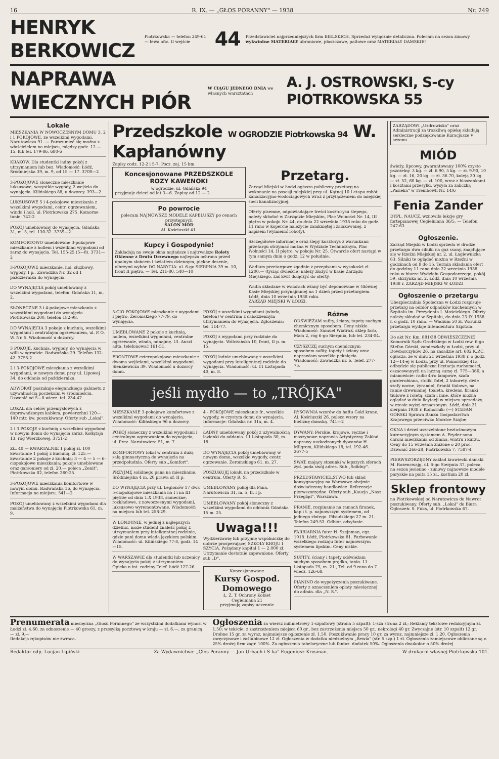16 R. IX. — „GŁOS PORANNY" — 1938 Nr. 249
HENRYK BERKOWICZ Piotrkowska — telefon 249-61 — lewa ofic. II wejście 44 Przedstawiciel najprzedniejszych firm BIELSKICH. Sprzedaż wyłącznie detaliczna. Polecam na sezon zimowy wykwintne MATERIAŁY ubraniowe, płaszczowe, paltowe oraz MATERIAŁY DAMSKIE!
NAPRAWA WIECZNYCH PIÓR W CIĄGU JEDNEGO DNIA we własnych warsztatach A. J. OSTROWSKI, S-cy PIOTRKOWSKA 55
Lokale
MIESZKANIA W NOWOCZESNYM DOMU 3, 2 i 1 POKOJOWE, ze wszelkimi wygodami. Narutowicza 91. — Porozumieć się można z właścicielem na miejscu, między godz. 12 — 15, lub tel. 179-86. 680-6
KRAKÓW. Dla studentki ładny pokój z utrzymaniem lub bez. Wiadomość: Łódź, Śródmiejska 39, m. 9, od 15 — 17. 3700—2
3-POKOJOWE słoneczne mieszkanie luksusowe, wszystkie wygody, 2 wejścia do wynajęcia. Kilińskiego 88, u dozorcy. 393—2
LUKSUSOWE 5 i 4-pokojowe mieszkania z wszelkimi wygodami, centr. ogrzewaniem, winda i holl. ul. Piotrkowska 275. Komorne tanie. 742-2
POKÓJ umeblowany do wynajęcia. Gdańska 31, m. 5, tel. 130-32. 3739—2
KOMFORTOWO umeblowane 3-pokojowe mieszkanie z hollem i wszelkimi wygodami od zaraz do wynajęcia. Tel. 155-25 (5—8). 3731—2
3-POKOJOWE mieszkanie, hol, służbowy, wygody, I p., Zawadzka Nr. 32 od 1 października do wynajęcia.
DO WYNAJĘCIA pokój umeblowany z wszelkimi wygodami, telefon. Gdańska 11, m. 2.
SŁONECZNE 3 i 4-pokojowe mieszkania z wszystkimi wygodami do wynajęcia Piotrkowska 200, telefon 182-98.
DO WYNAJĘCIA 3 pokoje z kuchnią, wszelkimi wygodami i centralnym ogrzewaniem, ul. P. O. W. Nr. 5. Wiadomość u dozorcy.
3 POKOJE, kuchnia, wygody, do wynajęcia w willi w ogrodzie. Radwańska 29. Telefon 132-42. 3755-2
2 i 3-POKOJOWE mieszkania z wszelkimi wygodami, w nowym domu przy ul. Lipowej 34, do oddania od października.
ADWOKAT poszukuje eleganckiego gabinetu z używalnością poczekalni w śródmieściu. Dzwonić od 5—8 wiecz. tel. 234-47.
LOKAL dla celów przemysłowych z doprowadzonym kablem, powierzchni 120—140 mtr. kw. poszukiwany. Oferty sub „Lokal".
2 i 3 POKOJE z kuchnią z wszelkimi wygodami w nowym domu do wynajęcia zaraz. Kołłątaja 13, róg Wierzbowej. 3751-2
ZŁ. 40.— KWARTALNIE 1 pokój zł. 100 kwartalnie 1 pokój z kuchnią; zł. 125.— kwartalnie 2 pokoje z kuchnią; 3 — 4 — 5 — 6-ciopokojowe mieszkania; pokoje umeblowane oraz garsoniery od zł. 20.— poleca „Zenit", Piotrkowska 82, telefon 260-25.
3-POKOJOWE mieszkania komfortowe w nowym domu. Radwańska 16, do wynajęcia. Informacja na miejscu. 541—2
POKÓJ umeblowany z wszelkimi wygodami dla małżeństwa do wynajęcia Piotrkowska 61, m. 9.
Przedszkole W OGRODZIE Piotrkowska 94 W. Kapłanówny
Zapisy codz. 12-2 i 5-7. Pocz. zaj. 15 bm.
Koncesjonowane PRZEDSZKOLE
ROZY KAWENOKI
w ogrodzie, ul. Gdańska 94
przyjmuje dzieci od lat 3—6. Zapisy od 12 — 2.
Po powrocie
polecam NAJNOWSZE MODELE KAPELUSZY po cenach przystępnych
SALON MÓD
Al. Kościuszki 41.
Kupcy i Gospodynie!
Zakładają na swoje okna najtańsze i najtrwalsze Rolety Okienne z Drutu Drzewnego najlepsza ochrona przed upalnym słońcem i światłem dziennym, piękne desenie, olbrzymi wybór. DO NABYCIA: ul. 6-go SIERPNIA 39 m. 10, front II piętro. — Tel. 211-80. 540—10
Przetarg.
Zarząd Miejski w Łodzi ogłasza publiczny przetarg na wykonanie na posesji miejskiej przy ul. Kątnej 10 I etapu robót kanalizacyjno-wodociągowych wraz z przyłączeniem do miejskiej sieci kanalizacyjnej.
Oferty pisemne, odpowiadające treści kosztorysu ślepego, należy składać w Zarządzie Miejskim, Plac Wolności Nr. 14, III piętro w pokoju Nr. 44, do dnia 22 września 1938 roku do godz. 11 rano w kopercie należycie zamkniętej i zalakowanej, z napisem (wymienić roboty).
Szczegółowe informacje oraz ślepy kosztorys z warunkami przetargu otrzymać można w Wydziale Technicznym, Plac Wolności 14, II piętro, w pokoju Nr. 25. Otwarcie ofert nastąpi w tym samym dniu o godz. 12 w południe.
Wadium przetargowe zgodnie z przepisami w wysokości zł. 1200.— (tysiąc dwieście) należy złożyć w kasie Zarządu Miejskiego, zaś kwit dołączyć do oferty.
Wadia składane w walorach winny być deponowane w Głównej Kasie Miejskiej przynajmniej na 1 dzień przed przetargiem.
Łódź, dnia 10 września 1938 roku.
ZARZĄD MIEJSKI W ŁODZI.
5-CIO POKOJOWE mieszkanie z wygodami I piętro, Żeromskiego 77-79, do wynajęcia.
UMEBLOWANE 2 pokoje z kuchnią, hollem, wszelkimi wygodami, centralne ogrzewanie, winda, odnajmę. Ul. Anszt adta, telefonować 161-51.
FRONTOWE czteropokojowe mieszkanie z dwoma wejściami, wszelkimi wygodami. Sienkiewicza 39. Wiadomość u dozorcy domu.
POKÓJ z wszelkimi wygodami (winda, telefon) w centrum z całodziennym utrzymaniem do wynajęcia. Zgłoszenia: tel. 114-77.
POKÓJ z wygodami przy rodzinie do wynajęcia. Wólczańska 10, front, II p. m. 15.
POKÓJ ładnie umeblowany z wszelkimi wygodami przy inteligentnej rodzinie do wynajęcia. Wiadomość: ul. 11 Listopada 40, m. 8.
Różne
ODŚWIEŻAM sufity, ściany, tapety suchym chemicznym sposobem. Ceny niskie. Wiadomość: Samuel Wiatrak, sklep farb, Mała 2, róg 6-go Sierpnia, lub tel. 234-04.
CZYSZCZĘ suchym chemicznym sposobem sufity, tapety i ściany oraz naprawiam wszelkie pęknięcia. Wiadomość: Zawadzka nr. 6. Telef. 277-75.
jeśli mydło — to „TRÓJKA"
MIESZKANIE 3-pokojowe komfortowe z wszelkimi wygodami do wynajęcia. Wiadomość: Kilińskiego 96 u dozorcy.
POKÓJ słoneczny z wszelkimi wygodami i centralnym ogrzewaniem do wynajęcia, ul. Prez. Narutowicza 51, m. 7.
KOMFORTOWY lokal w centrum z dużą salą gimnastyczną do wynajęcia na przedpołudnia. Oferty sub „Komfort".
PRZYJMĘ solidnego pana na mieszkanie. Śródmiejska 4 m. 20 prawa of. II p.
DO WYNAJĘCIA przy ul. Legionów 17 dwa 5-ciopokojowe mieszkania na I i na III piętrze od dnia 1.X 1938, słoneczne, rozkładowe, z nowoczesnymi wygodami, luksusowo wyremontowane. Wiadomość: na miejscu lub tel. 258-29.
W LONDYNIE, w jednej z najlepszych dzielnic, może student znaleźć pokój z utrzymaniem przy inteligentnej rodzinie, gdzie pani domu włada językiem polskim. Wiadomość: ul. Kilińskiego 77-8, godz. 14—15.
W WARSZAWIE dla studentki lub uczenicy do wynajęcia pokój z utrzymaniem. Opieka n int. rodziny Telef. Łódź 127-26.
4 - POKOJOWE mieszkanie fr., wszelkie wygody, w czystym domu do wynajęcia. Informacje: Gdańska nr. 31a, m. 4.
ŁADNY umeblowany pokój z używalnością łazienki do oddania. 11 Listopada 30, m. 18.
DO WYNAJĘCIA pokój umeblowany w nowym domu, wszelkie wygody, centr. ogrzewanie. Żeromskiego 61. m. 27.
POSZUKUJĘ lokalu na przedszkole w centrum. Oferty R. S.
UMEBLOWANY pokój dla Pana. Narutowicza 31, m. 5, fr. I p.
UMEBLOWANY pokój słoneczny z wszelkimi wygodami do oddania Gdańska 15 m. 25.
Uwaga!!!
Wydzierżawię lub przyjmę wspólniczkę do dobrze prosperującej SZKOŁY KROJU I SZYCIA. Pożądany kapitał 1 — 2.000 zł. Utrzymanie dostatnie zapewnione. Oferty sub „D".
Koncesjonowane
Kursy Gospod. Domowego
Ł. Ż. T. Ochrony Kobiet
Cegielniana 21
przyjmują zapisy uczennic
RYSOWNIA wzorów do haftu Gold krane, Al. Kościuszki 26, poleca wzory na bieliznę damską. 741—2
DYWANY: Perskie, krajowe, ręczne i maszynowe naprawia Artystyczny Zakład naprawy uszkodzonych dywanów H. Milgrom, Kilińskiego 18, tel. 192-46. 3677-5
SWAT, mający stosunki w lepszych sferach żyd. poda swój adres. Sub „Solidny".
PRZEDSTAWICIELSTWO lub skład konsygnacyjny na Warszawę obejmie doświadczony handlowiec. Referencje pierwszorzędne. Oferty sub „Kaucja „Nasz Przegląd", Warszawa.
PRANIE, rozpinanie na ramach firanek, kap i t. p. najnowszym systemem, od jednego złotego. Piłsudskiego 27 m. 21. Telefon 249-53. Odbiór, odsyłanie.
FARBIARNIA futer H. Szejnman, egz. 1918. Łódź, Piotrkowska 81. Farbowanie wszelkiego rodzaju futer najnowszym systemem lipskim. Ceny niskie.
SUFITY, ściany i tapety odświeżam suchym sposobem prędko, tanio. 11 Listopada 75, m. 21., Tel. od 9 rano do 7 wiecz. 126-68.
PIANINO do wypożyczenia poszukiwane. Oferty z oznaczeniem opłaty miesięcznej do admin. dla „N. S.".
ZARZĄDOWI „Uzdrowiska" oraz Administracji za troskliwą opiekę składają serdeczne podziękowanie Kuracjusze V sezonu
MIÓD
świeży, lipcowy, gwarantowany 100% czysto pszczelny. 3 kg. — zł. 6.90, 5 kg. — zł. 9.90, 10 kg. — zł. 16, 20 kg. — zł. 36.70, koleją 30 kg. — zł. 52, 60 kg. — zł. 100, wraz z blaszankami i kosztami przesyłki, wysyła za zaliczką „Pasieka" w Trembowli Nr. 14/6
Fenia Zander
DYPL. NAUCZ. wznowiła lekcje gry fortepianowej Cegielniana 36/5. — Telefon 247-63
Ogłoszenie.
Zarząd Miejski w Łodzi sprzeda w drodze przetargu dwa silniki na gaz ssany, znajdujące się w Rzeźni Miejskiej nr. 2, ul. Łagiewnicka 63. Silniki te oglądać można w Rzeźni w godzinach od 8 do 15. Termin składania ofert do godziny 11 rano dnia 22 września 1938 roku w biurze Wydziału Gospodarczego, pokój 59, skrzynka nr. 2. Łódź, dnia 10 września 1938 r. ZARZĄD MIEJSKI W ŁODZI
Ogłoszenie o przetargu
Ubezpieczalnia Społeczna w Łodzi rozpisuje przetarg na odbiór odpadków kuchennych w Szpitalu im. Prezydenta I. Mościckiego. Oferty należy składać w Szpitalu, do dnia 23.IX 1938 r. o godz. 10 rano. — Wadium 50 zł. Warunki przetargu wydaje Intendentura Szpitala.
Do akt Nr. Km. 881/38 OBWIESZCZENIE Komornik Sądu Grodzkiego w Łodzi rew. 6-go Stefan Górski, zamieszkały w Łodzi, przy ul. Dowborczyków 26, na zasadzie art. 602 K.P.C. ogłasza, że w dniu 21 września 1938 r. o godz. 12—14-ej w Łodzi, przy ul. Pomorskiej 41a odbędzie się publiczna licytacja ruchomości, oszacowanych na łączną sumę zł. 775—360, a mianowicie: radio 4-ro lampowe, szafa garderobiana, stolik, fotel, 2 taborety, dwie szafy nocne, żyrandol, firanki tiulowe, na ramie drewnianej, toaleta, kredens, firanki tiulowe z roletą, szafa i inne, które można oglądać w dniu licytacji w miejscu sprzedaży, w czasie wyżej oznaczonym. Łódź, dnia 31 sierpnia 1938 r. Komornik: (—) STEFAN GÓRSKI Sprawa Banku Gospodarstwa Krajowego przeciwko Mordce Szajbe.
OKNA i drzwi uszczelnione beztaśmowym kurenczyjnym systemem A. Fryder sona chroni mieszkania od zimna, wiatru i kurzu. Ceny do 15 września zniżone o 20 proc. Dzwonić 266-28, Piotrkowska 7. 7587-4
PIERWSZORZĘDNY zakład krawiecki damski M. Rozencwajg, ul. 6-go Sierpnia 37, poleca na sezon jesienno - zimowy najnowsze modele paryskie na palta 15 zł., kostium 20 zł.
Sklep frontowy
na Piotrkowskiej od Narutowicza do Nawrot poszukiwany. Oferty sub. „Lokal" do Biura Ogłoszeń: S. Fuks, ul. Piotrkowska 67.
Prenumerata miesięczna „Głosu Porannego" ze wszystkimi dodatkami wynosi w Łodzi zł. 4.60, za odnoszenie — 40 groszy, z przesyłką pocztową w kraju — zł. 6.—, za granicą — zł. 9.—
Redakcja rękopisów nie zwraca.
Ogłoszenia za wiersz milimetrowy 1-szpaltowy (strona 5 szpalt): 1-sza strona 2 zł.; Reklamy tekstowe redakcyjnym zł. 1.50; w tekście: z zastrzeżeniem miejsca 60 gr., bez zastrzeżenia miejsca 50 gr., nekrologi 40 gr. Zwyczajne (str. 10 szpalt) 12 gr. Drobne 15 gr. za wyraz, najmniejsze ogłoszenie zł. 1.50. Poszukiwanie pracy 10 gr. za wyraz, najmniejsze zł. 1.20. Ogłoszenia zaręczynowe i zaślubinowe 12 zł. Ogłoszenia w dodatku niedzielnym „Rewia" (str. 5 szp.) 1 zł. Ogłoszenia zamiejscowe obliczane są o 25% drożej firm zagr. 100%. Za ogłoszenia tabelaryczne lub fantaz. dodatek 50%. Ogłoszenia dwukolor. o 50% drożej
Redaktor odp. Lucjan Lipiński Za Wydawnictwo: „Głos Poranny — Jan Urbach i S-ka" Eugeniusz Krosman. W drukarni własnej Piotrkowska 101.